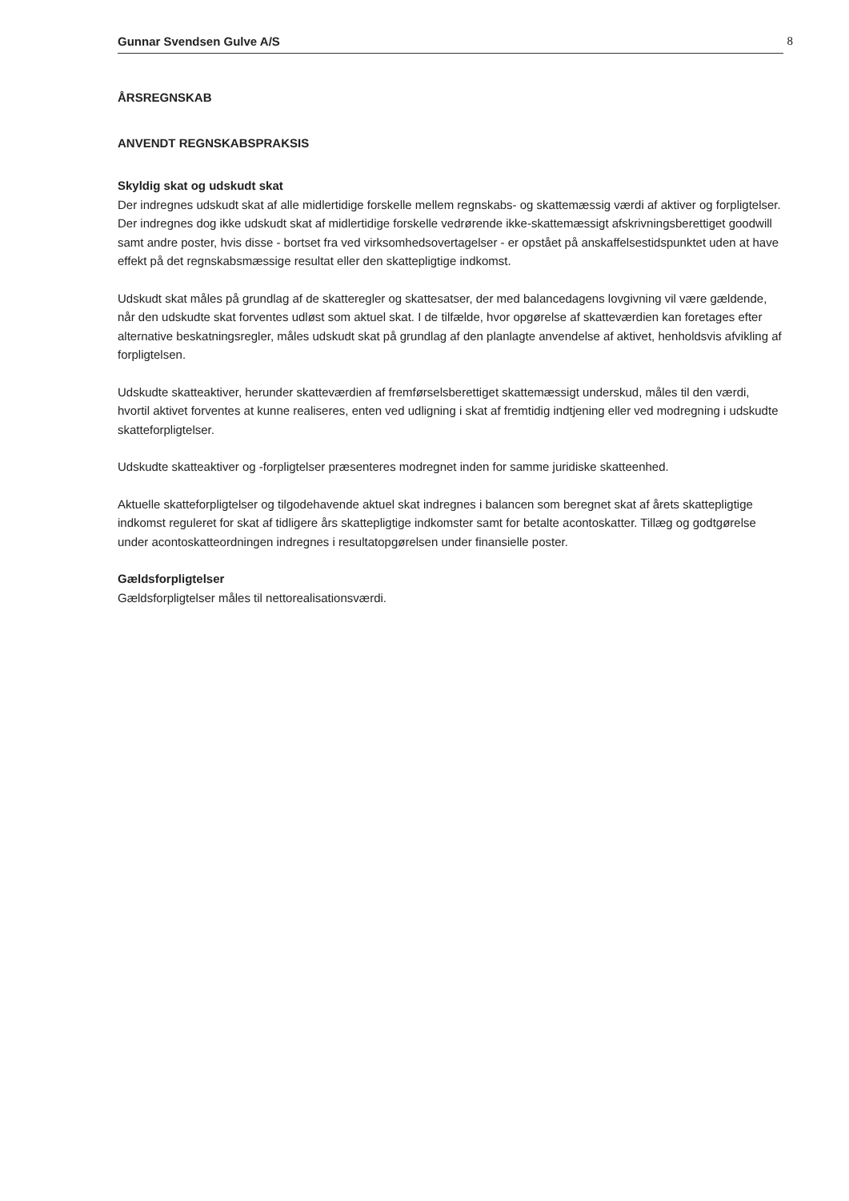Gunnar Svendsen Gulve A/S 8
ÅRSREGNSKAB
ANVENDT REGNSKABSPRAKSIS
Skyldig skat og udskudt skat
Der indregnes udskudt skat af alle midlertidige forskelle mellem regnskabs- og skattemæssig værdi af aktiver og forpligtelser. Der indregnes dog ikke udskudt skat af midlertidige forskelle vedrørende ikke-skattemæssigt afskrivningsberettiget goodwill samt andre poster, hvis disse - bortset fra ved virksomhedsovertagelser - er opstået på anskaffelsestidspunktet uden at have effekt på det regnskabsmæssige resultat eller den skattepligtige indkomst.
Udskudt skat måles på grundlag af de skatteregler og skattesatser, der med balancedagens lovgivning vil være gældende, når den udskudte skat forventes udløst som aktuel skat. I de tilfælde, hvor opgørelse af skatteværdien kan foretages efter alternative beskatningsregler, måles udskudt skat på grundlag af den planlagte anvendelse af aktivet, henholdsvis afvikling af forpligtelsen.
Udskudte skatteaktiver, herunder skatteværdien af fremførselsberettiget skattemæssigt underskud, måles til den værdi, hvortil aktivet forventes at kunne realiseres, enten ved udligning i skat af fremtidig indtjening eller ved modregning i udskudte skatteforpligtelser.
Udskudte skatteaktiver og -forpligtelser præsenteres modregnet inden for samme juridiske skatteenhed.
Aktuelle skatteforpligtelser og tilgodehavende aktuel skat indregnes i balancen som beregnet skat af årets skattepligtige indkomst reguleret for skat af tidligere års skattepligtige indkomster samt for betalte acontoskatter. Tillæg og godtgørelse under acontoskatteordningen indregnes i resultatopgørelsen under finansielle poster.
Gældsforpligtelser
Gældsforpligtelser måles til nettorealisationsværdi.